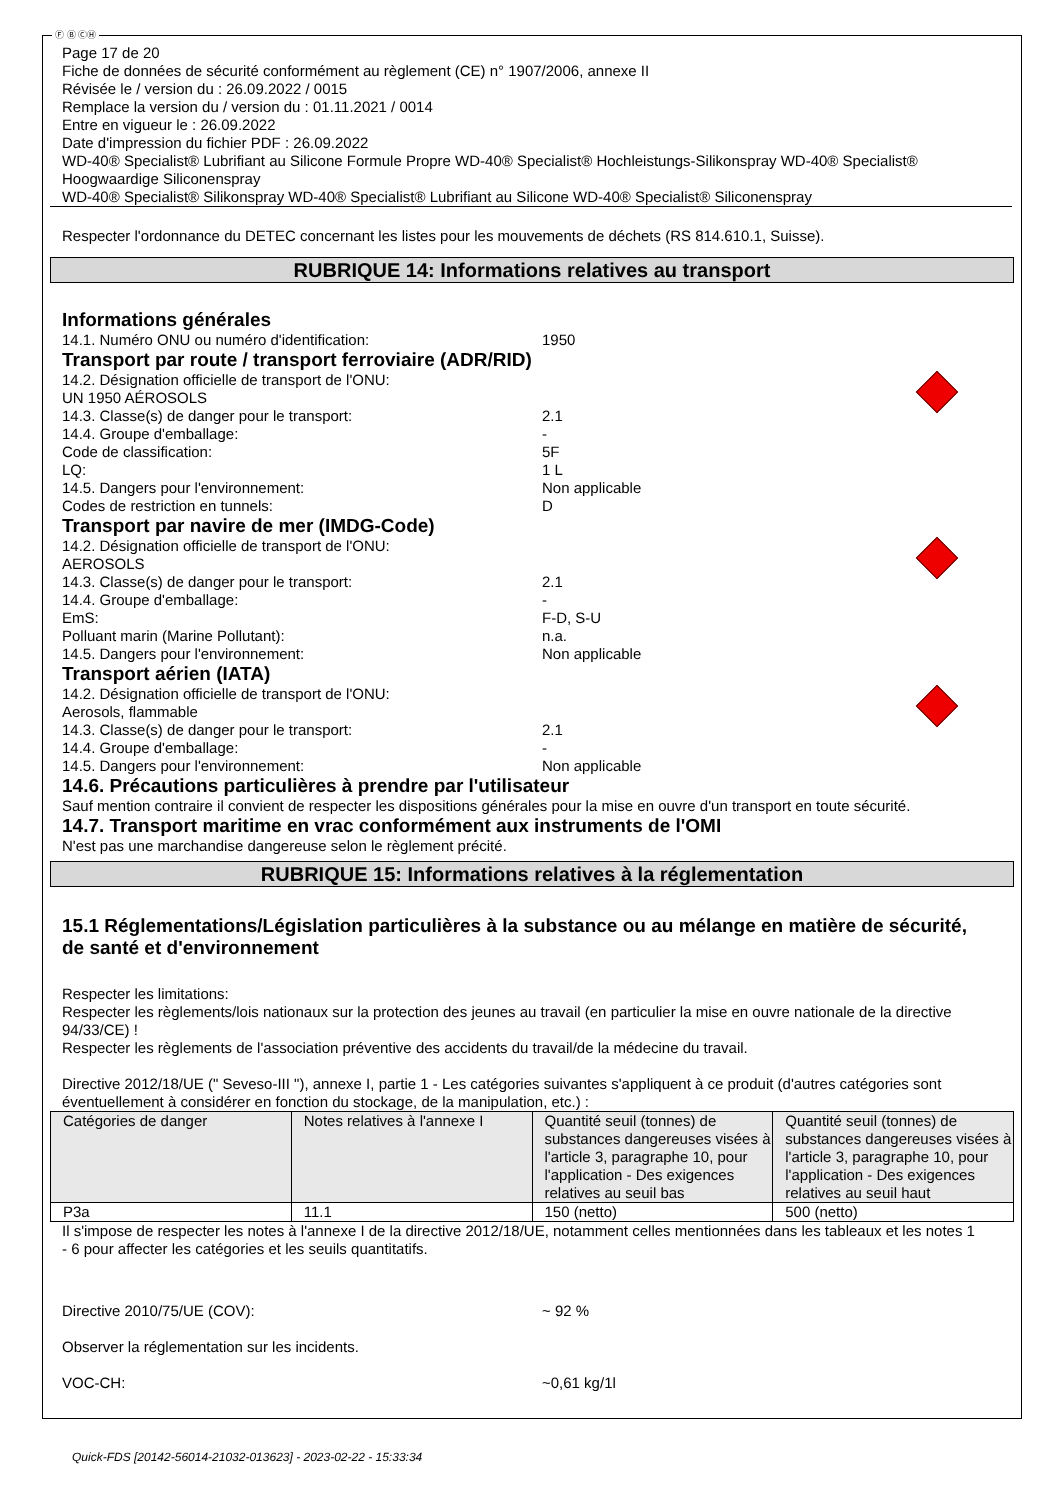Ⓕ Ⓑ ⒸⒽ
Page 17 de 20
Fiche de données de sécurité conformément au règlement (CE) n° 1907/2006, annexe II
Révisée le / version du : 26.09.2022 / 0015
Remplace la version du / version du : 01.11.2021 / 0014
Entre en vigueur le : 26.09.2022
Date d'impression du fichier PDF : 26.09.2022
WD-40® Specialist® Lubrifiant au Silicone Formule Propre WD-40® Specialist® Hochleistungs-Silikonspray WD-40® Specialist® Hoogwaardige Siliconenspray
WD-40® Specialist® Silikonspray WD-40® Specialist® Lubrifiant au Silicone WD-40® Specialist® Siliconenspray
Respecter l'ordonnance du DETEC concernant les listes pour les mouvements de déchets (RS 814.610.1, Suisse).
RUBRIQUE 14: Informations relatives au transport
Informations générales
14.1. Numéro ONU ou numéro d'identification: 1950
Transport par route / transport ferroviaire (ADR/RID)
14.2. Désignation officielle de transport de l'ONU:
UN 1950 AÉROSOLS
14.3. Classe(s) de danger pour le transport: 2.1
14.4. Groupe d'emballage: -
Code de classification: 5F
LQ: 1 L
14.5. Dangers pour l'environnement: Non applicable
Codes de restriction en tunnels: D
Transport par navire de mer (IMDG-Code)
14.2. Désignation officielle de transport de l'ONU:
AEROSOLS
14.3. Classe(s) de danger pour le transport: 2.1
14.4. Groupe d'emballage: -
EmS: F-D, S-U
Polluant marin (Marine Pollutant): n.a.
14.5. Dangers pour l'environnement: Non applicable
Transport aérien (IATA)
14.2. Désignation officielle de transport de l'ONU:
Aerosols, flammable
14.3. Classe(s) de danger pour le transport: 2.1
14.4. Groupe d'emballage: -
14.5. Dangers pour l'environnement: Non applicable
14.6. Précautions particulières à prendre par l'utilisateur
Sauf mention contraire il convient de respecter les dispositions générales pour la mise en ouvre d'un transport en toute sécurité.
14.7. Transport maritime en vrac conformément aux instruments de l'OMI
N'est pas une marchandise dangereuse selon le règlement précité.
RUBRIQUE 15: Informations relatives à la réglementation
15.1 Réglementations/Législation particulières à la substance ou au mélange en matière de sécurité, de santé et d'environnement
Respecter les limitations:
Respecter les règlements/lois nationaux sur la protection des jeunes au travail (en particulier la mise en ouvre nationale de la directive 94/33/CE) !
Respecter les règlements de l'association préventive des accidents du travail/de la médecine du travail.
Directive 2012/18/UE (" Seveso-III "), annexe I, partie 1 - Les catégories suivantes s'appliquent à ce produit (d'autres catégories sont éventuellement à considérer en fonction du stockage, de la manipulation, etc.) :
| Catégories de danger | Notes relatives à l'annexe I | Quantité seuil (tonnes) de substances dangereuses visées à l'article 3, paragraphe 10, pour l'application - Des exigences relatives au seuil bas | Quantité seuil (tonnes) de substances dangereuses visées à l'article 3, paragraphe 10, pour l'application - Des exigences relatives au seuil haut |
| --- | --- | --- | --- |
| P3a | 11.1 | 150 (netto) | 500 (netto) |
Il s'impose de respecter les notes à l'annexe I de la directive 2012/18/UE, notamment celles mentionnées dans les tableaux et les notes 1 - 6 pour affecter les catégories et les seuils quantitatifs.
Directive 2010/75/UE (COV): ~ 92 %
Observer la réglementation sur les incidents.
VOC-CH: ~0,61 kg/1l
Quick-FDS [20142-56014-21032-013623] - 2023-02-22 - 15:33:34